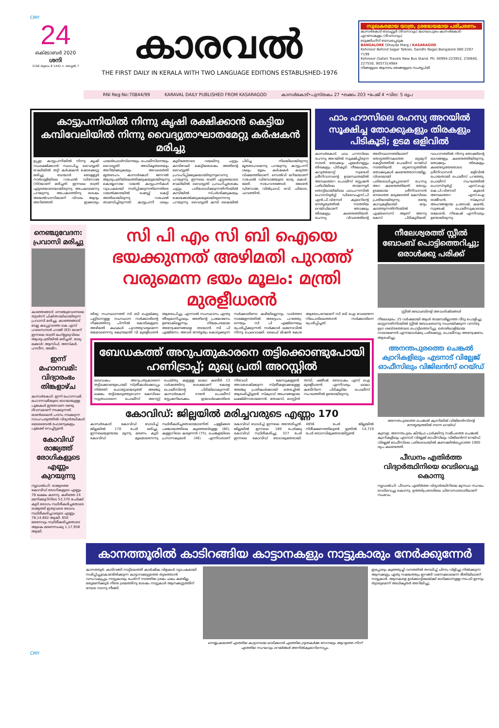CMY
24
ഒക്ടോബർ 2020
ശനി
1196 തുലാം 8 1442 റ. അവ്വൽ 7
കാരവൽ
THE FIRST DAILY IN KERALA WITH TWO LANGUAGE EDITIONS ESTABLISHED-1976
സുഖകരമായ യാത്ര, ശ്രദ്ധേയമായ പരിചരണം
കാസർകോട്-ബാംഗ്ലൂർ (ദിവസവും) മംഗലാപുരം-കാസർകോട്-എറണാകുളം (ദിവസവും)
ബുക്കിംഗിന് ബന്ധപ്പെടുക
BANGALORE (Shayda Marg.) KASARAGOD
Kohinoor Behind Sagar Talkies, Gandhi Nagar,Bangalore 080 2287 7199
Kohinoor (Safar) Travels New Bus Stand. Ph: 04994-223952, 230840, 227550, 9037314984
നിങ്ങളുടെ ആനന്ദം ഞങ്ങളുടെ സംതൃപ്തി
RNI Reg:No:70844/99 KARAVAL DAILY PUBLISHED FROM KASARAGOD കാസർകോട്•പുസ്തകം 27 •ലക്കം 203 •പേജ് 4 •വില: 5 രൂപ
കാട്ടുപന്നിയിൽ നിന്നു കൃഷി രക്ഷിക്കാൻ കെട്ടിയ കമ്പിവേലിയിൽ നിന്നു വൈദ്യുതാഘാതമേറ്റു കർഷകൻ മരിച്ചു
ഉപ്പള: കാട്ടുപന്നിയിൽ നിന്നു കൃഷി സംരക്ഷിക്കാൻ സ്ഥാപിച്ച വൈദ്യുതി വേലിയിൽ തട്ടി കർഷകൻ ഷോക്കേറ്റു മരിച്ചു. ബായാർ ബെള്ളൂർ നാർഗുളിയിലെ റാഫേൽ ഡിസോജ (49)യാണ് മരിച്ചത്. ഇന്നലെ രാത്രി എട്ടരയോടെയായിരുന്നു അപകടമെന്നു പറയുന്നു. അപകടത്തിനു ശേഷം അയൽവാസിയാണ് വിവരം ആദ്യം അറിഞ്ഞത്. ഇക്കാര്യം ഫയർഫോഴ്സിനെയും പൊലീസിനെയും വൈദ്യുതി അധികൃതരെയും അറിയിക്കുകയും അവരെത്തി മൃതദേഹം കാസർകോട് ജനറൽ ആശുപത്രിയിലെത്തിക്കുകയുമായിരുന്നു. കൊയ്യാറായ വയൽ കാട്ടുപന്നികൾ വ്യാപകമായി നശിപ്പിക്കുന്നതിനെതിരെ വയൽക്കരയിൽ ഷെഡ്ഡ് കെട്ടി അതിലായിരുന്നു റാഫേൽ താമസിച്ചിരുന്നത്. കാട്ടുപന്നി ശല്യം കൂടിയതോടെ വയലിനു ചുറ്റും കമ്പിവേലി കെട്ടിയശേഷം അതിന്റെ വൈദ്യുതി പ്രവഹിപ്പിക്കുകയായിരുന്നുവെന്നു പറയുന്നു. ഇന്നലെ രാത്രി എട്ടരയോടെ വേലിയിൽ വൈദ്യുതി പ്രവഹിച്ചശേഷം ചുറ്റും പരിശോധിക്കുന്നതിനിടയിൽ കമ്പിയിൽ സ്പർശിക്കുകയും ഷോക്കേൽക്കുകയുമായിരുന്നെന്നു പറയുന്നു. വൈദ്യുതി കമ്പി കൈയിൽ പിടിച്ച നിലയിലായിരുന്നു മൃതദേഹമെന്നു പറയുന്നു. കാട്ടുപന്നി ശല്യം മൂലം കർഷകർ കടുത്ത വിഷമത്തിലാണ്. സെൽവി മറിയയാണ് റാഫേൽ ഡിസോജയുടെ ഭാര്യ. മകൾ: മേരി. സഹോദരങ്ങൾ: ജോൺ ഡിസോജ, വിൽഫ്രഡ്, രവി, ഫിയാദ, ഫവത്തിൻ.
ഫാം ഹൗസിലെ രഹസ്യ അറയിൽ സൂക്ഷിച്ച തോക്കുകളും തിരകളും പിടികൂടി; ഉടമ ഒളിവിൽ
കാസർകോട്: ഫാം ഹൗസിലെ രഹസ്യ അറയിൽ സൂക്ഷിച്ചിരുന്ന നാടൻ തോക്കും എയർഗണ്ണും തിരകളും പിടികൂടി. നീലേശ്വരം, കറുത്തഗേറ്റ് സ്വദേശി ശ്രീനിവാസന്റെ ഉടമസ്ഥതയിൽ അമ്പലത്തറ പൊലീസ് സ്റ്റേഷൻ പരിധിയിലെ തായന്നൂർ തൊട്ടിലായിയിലെ ഫാംഹൗസിൽ ഹൊസ്ദുർഗ്ഗ് ഡിവൈഎസ്.പി എൻ.പി.വിനോദ് കുമാറിന്റെ നേതൃത്വത്തിൽ നടത്തിയ റെയ്ഡിലാണ് തോക്കും തിരകളും കണ്ടെത്തിയത്. രഹസ്യ വിവരത്തിന്റെ അടിസ്ഥാനത്തിലാണ് തോട്ടത്തിനകത്തെ ഒറ്റമുറി കെട്ടിടത്തിൽ പൊലീസ് റെയ്ഡ് നടത്തിയത്. ഒറ്റനോട്ടത്തിൽ തോക്കുകൾ കണ്ടെത്താനായില്ല. വിശദമായി പരിശോധിച്ചപ്പോഴാണ് രഹസ്യ അറ കണ്ടെത്തിയത്. തോട്ടം ഉടമയായ ശ്രീനിവാസൻ നേരത്തെ മദ്യക്കടത്ത് കേസിലെ പ്രതിയായിരുന്നു. രണ്ടു കാറുകളിലായി മദ്യം കടത്തുന്നതിനിടയിൽ എക്സൈസ് ആണ് അന്നു കേസ് പിടികൂടിയത്. വാഹനത്തിൽ നിന്നു തോക്കിന്റെ ഭാഗങ്ങളും കണ്ടെത്തിയിരുന്നു. തോക്കും തിരകളും കണ്ടെടുത്തതോടെ ശ്രീനിവാസൻ ഒളിവിൽ പോയതായി പൊലീസ് പറഞ്ഞു. പൊലീസ് സംഘത്തിൽ ഹൊസ്ദുർഗ്ഗ് എസ്.ഐ കെ.പി.വിനോദ് കുമാർ അമ്പലത്തറ എസ്.ഐ രാജീവൻ, സ്ക്വാഡ് അംഗങ്ങളായ പ്രദോഷ്, കമൽ, സുരേഷ്, പൊലീസുകാരായ രമേശൻ, നികേഷ് എന്നിവരും ഉണ്ടായിരുന്നു.
നെഞ്ചുവേദന: പ്രവാസി മരിച്ചു
കാഞ്ഞങ്ങാട്: നെഞ്ചുവേദനയെ തുടർന്ന് ചികിത്സയിലായിരുന്ന പ്രവാസി മരിച്ചു. കാഞ്ഞങ്ങാട് ബല്ല കടപ്പുറത്തെ കെ എസ് ഹസൈനാർ ഹാജി (63) യാണ് ഇന്നലെ രാത്രി മംഗ്ളൂരുവിലെ ആശുപത്രിയിൽ മരിച്ചത്. ഭാര്യ. മക്കൾ: ആസിഫ്, അസ്കർ, ഹസീന, അമീറ.
ഇന്ന് മഹാനവമി: വിദ്യാരംഭം തിങ്കളാഴ്ച
കാസർകോട്: ഇന്ന് മഹാനവമി. മഹാനവമിയുടെ ഭാഗമായുള്ള പൂജകൾ ഇത്തവണ രണ്ടു ദിവസമാണ് നടക്കുന്നത്. ഓൺലൈൻ പഠനം നടക്കുന്ന സാഹചര്യത്തിൽ വിദ്യാർത്ഥികൾ മൊബൈൽ ഫോണുകളും പൂജക്ക് വെച്ചിട്ടുണ്ട്.
കോവിഡ് രാജ്യത്ത് രോഗികളുടെ എണ്ണം കുറയുന്നു
ന്യൂഡൽഹി: രാജ്യത്തെ കോവിഡ് രോഗികളുടെ എണ്ണം 78 ലക്ഷം കടന്നു. കഴിഞ്ഞ 24 മണിക്കൂറിനിടെ 53,370 പേർക്ക് കൂടി രോഗം സ്ഥിരീകരിച്ചതോടെ രാജ്യത്ത് ഇതുവരെ രോഗം സ്ഥിരീകരിച്ചവരുടെ എണ്ണം 78,14,682 ആയി. 650 മരണവും സ്ഥിരീകരിച്ചതോടെ ആകെ മരണസംഖ്യ 1,17,956 ആയി.
സി പി എം സി ബി ഐയെ ഭയക്കുന്നത് അഴിമതി പുറത്ത് വരുമെന്ന ഭയം മൂലം: മന്ത്രി മുരളീധരൻ
തിരു: സംസ്ഥാനത്ത് സി ബി ഐയ്ക്കു പൂട്ടിടാനുള്ള സംസ്ഥാന സർക്കാരിന്റെ നീക്കത്തിനു പിന്നിൽ കോടികളുടെ അഴിമതി കഥകൾ പുറത്തുവരുമെന്ന ഭയമാണെന്നു കേന്ദ്രമന്ത്രി വി മുരളീധരൻ ആരോപിച്ചു. എന്നാൽ സംസ്ഥാനം എന്തു തീരുമാനിച്ചാലും അതിന്റെ പ്രയോജനം ഉണ്ടാകില്ലെന്നും നിയമപരമായ അന്വേഷണങ്ങളെ തടയാൻ സി പി എമ്മിനോ, അവർ നേതൃത്വം കൊടുക്കുന്ന സർക്കാരിനോ കഴിയില്ലെന്നും വാർത്താ സമ്മേളനത്തിൽ അദ്ദേഹം പറഞ്ഞു. നെയും സി പി എമ്മിനെയും പ്രേരിപ്പിക്കുന്നത്. സർക്കാർ ഖജനാവിൽ നിന്നു ചെലവാക്കി. ലൈഫ് മിഷൻ കോഴ ആരോപണമാണ് സി ബി ഐ വേണ്ടെന്ന നിലപാടിലെത്താൻ സർക്കാരിനെ പ്രേരിപ്പിച്ചത്.
ബേഡകത്ത് അറുപതുകാരനെ തട്ടിക്കൊണ്ടുപോയി ഹണിട്രാപ്പ്; മുഖ്യ പ്രതി അറസ്റ്റിൽ
ബേഡകം: അറുപതുകാരനെ തട്ടിക്കൊണ്ടുപോയി സ്ത്രീകൾക്കൊപ്പം നിർത്തി ഫോട്ടോയെടുത്ത് അഞ്ചു ലക്ഷം തട്ടിയെടുത്തുവെന്ന കേസിലെ സൂത്രധാരനെ പൊലീസ് അറസ്റ്റ് ചെയ്തു. കളുള്ള ലാലാ കബീർ 13 വർഷത്തിനു ശേഷമാണ് കേരള പൊലീസിന്റെ പിടിയിലാകുന്നത്. കാസർകോട് ടൗൺ പൊലീസ് സ്റ്റേഷനിലടക്കം ഇയാൾക്കെതിരെ നിരവധി കേസുകളുണ്ട്. അവശേഷിക്കുന്ന സ്ത്രീകളടക്കമുള്ള അഞ്ചു പ്രതികൾക്കായി തെരച്ചിൽ ആരംഭിച്ചിട്ടുണ്ട്. സ്ക്വാഡ് അംഗങ്ങളായ ലക്ഷ്മിനാരായണൻ, തോമസ്, ഓസ്റ്റിൻ തമ്പി, ഷജീഷ്, ബേഡകം എസ് ഐ മുരളീധരൻ എന്നിവരും ലാലാ കബീറിനെ പിടികൂടിയ പൊലീസ് സംഘത്തിൽ ഉണ്ടായിരുന്നു.
കോവിഡ്: ജില്ലയിൽ മരിച്ചവരുടെ എണ്ണം 170
കാസർകോട്: കോവിഡ് ബാധിച്ച് ജില്ലയിൽ 170 പേർ മരിച്ചു. ഇന്നലെയുണ്ടായ മൂന്നു മരണം കൂടി കോവിഡ് മൂലമാണെന്നു സ്ഥിരീകരിച്ചതോടെയാണിത്. പള്ളിക്കര പഞ്ചായത്തിലെ കുഞ്ഞബ്ദുള്ള (60), കള്ളാറിലെ കരുണൻ (75), ചെങ്കളയിലെ പ്രസന്നകുമാർ (46) എന്നിവരാണ് കോവിഡ് ബാധിച്ച് ഇന്നലെ അന്തരിച്ചത്. ജില്ലയിൽ ഇന്നലെ 189 പേർക്കു കോവിഡ് സ്ഥിരീകരിച്ചു. 327 പേർ ഇന്നലെ കോവിഡ് രോഗമുക്തരായി. 4856 പേർ ജില്ലയിൽ നിരീക്ഷണത്തിലുണ്ട്. ഇതിൽ 14,719 പേർ രോഗവിമുക്തരായിട്ടുണ്ട്.
നീലേശ്വരത്ത് സ്റ്റീൽ ബോംബ് പൊട്ടിത്തെറിച്ചു; ഒരാൾക്കു പരിക്ക്
സ്റ്റീൽ ബോംബിന്റെ അവശിഷ്ടങ്ങൾ
നീലേശ്വരം: 25 വർഷമായി ആൾ താമസമില്ലാത്ത വീടു പൊളിച്ചു മാറ്റുന്നതിനിടയിൽ സ്റ്റീൽ ബോംബെന്നു സംശയിക്കുന്ന വസ്തു ഉഗ്ര ശബ്ദത്തോടെ പൊട്ടിത്തെറിച്ചു. തൊഴിലാളിയായ നാരായണൻ എന്നയാൾക്കു പരിക്കേറ്റു. പൊലീസും അന്വേഷണം ആരംഭിച്ചു.
അനന്തപുരത്തെ ചെങ്കൽ ക്വാറികളിലും എടനാട് വില്ലേജ് ഓഫീസിലും വിജിലൻസ് റെയ്ഡ്
അനന്തപുരത്തെ ചെങ്കൽ ക്വാറിയിൽ വിജിലൻസിന്റെ നേതൃത്വത്തിൽ നടന്ന റെയ്ഡ്
കുമ്പള: അനന്തപുരം കിൻഫ്ര പാർക്കിനു സമീപത്തെ ചെങ്കൽ ക്വാറികളിലും എടനാട് വില്ലേജ് ഓഫീസിലും വിജിലൻസ് റെയ്ഡ്. വില്ലേജ് ഓഫീസിലെ പരിശോധയിൽ കണക്കിൽപ്പെടാത്ത 1000 രൂപ കണ്ടെത്തി.
പീഡനം എതിർത്ത വിദ്യാർത്ഥിനിയെ വെടിവെച്ചു കൊന്നു
ന്യൂഡൽഹി: പീഡനം എതിർത്ത വിദ്യാർത്ഥിനിയെ മൂന്നംഗ സംഘം വെടിവെച്ചു കൊന്നു. ഉത്തർപ്രദേശിലെ ഫിറോസാബാദിലാണ് സംഭവം.
കാനത്തൂരിൽ കാടിറങ്ങിയ കാട്ടാനകളും നാട്ടുകാരും നേർക്കുന്നേർ
കാനത്തൂർ: കാടിറങ്ങി നാട്ടിലെത്തി കാർഷിക വിളകൾ വ്യാപകമായി നശിപ്പിച്ചുകൊണ്ടിരിക്കുന്ന കാട്ടാനക്കൂട്ടത്തെ തുരത്താൻ വനംവകുപ്പും നാട്ടുകാരും ചേർന്ന് നടത്തിയ ശ്രമം ഫലം കണ്ടില്ല. ഒരുമണിക്കൂർ നീണ്ട ശ്രമത്തിനു ശേഷം നാട്ടുകാർ ആനക്കൂട്ടത്തിന് നേരെ നടന്നു നീങ്ങി.
നെയ്യംകയത്ത് എത്തിയ കാട്ടാനയെ ഓടിക്കാൻ എത്തിയ ദ്രുതകർമ്മ സേനയും ആറളത്ത നിന്ന് എത്തിയ സംഘവും റെയ്ഞ്ചർ അനിൽകുമാറിനൊപ്പം.
ഇപ്പോഴും കുഞ്ഞുച്ചി വനത്തിൽ തമ്പടിച്ച് ചിന്നം വിളിച്ചു നിൽക്കുന്ന ആനക്കൂട്ടം ഏതു സമയത്തും ഇറങ്ങി വന്നേക്കാമെന്ന ഭീതിയിലാണ് നാട്ടുകാർ. ആനകളെ ഉൾക്കാട്ടിലേയ്ക്ക് ഓടിക്കാനുള്ള നടപടി ഇന്നും തുടരുമെന്ന് അധികൃതർ അറിയിച്ചു.
CMY